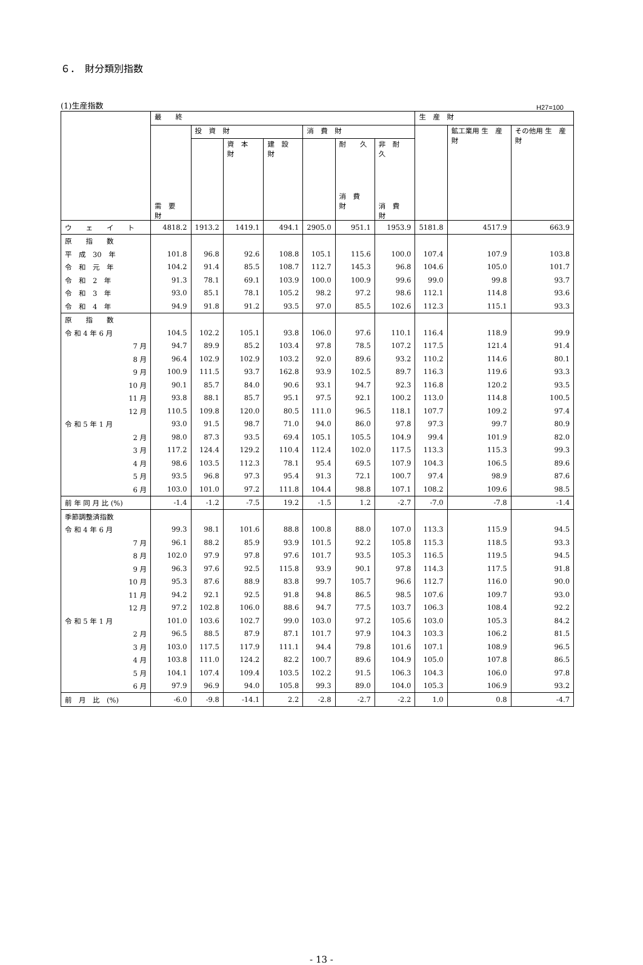６．　財分類別指数
(1)生産指数 H27=100
| | 最 終 | | | | | | | 生 産 財 | | |
| --- | --- | --- | --- | --- | --- | --- | --- | --- | --- | --- |
| | 需 要 財 | 投 資 財 | | | 消 費 財 | | | | 鉱工業用 生 産 財 | その他用 生 産 財 |
| | | | 資 本 財 | 建 設 財 | | 耐 久 消 費 財 | 非 耐 久 消 費 財 | | | |
| ウ ェ イ ト | 4818.2 | 1913.2 | 1419.1 | 494.1 | 2905.0 | 951.1 | 1953.9 | 5181.8 | 4517.9 | 663.9 |
| 原 指 数 | | | | | | | | | | |
| 平 成 30 年 | 101.8 | 96.8 | 92.6 | 108.8 | 105.1 | 115.6 | 100.0 | 107.4 | 107.9 | 103.8 |
| 令 和 元 年 | 104.2 | 91.4 | 85.5 | 108.7 | 112.7 | 145.3 | 96.8 | 104.6 | 105.0 | 101.7 |
| 令 和 2 年 | 91.3 | 78.1 | 69.1 | 103.9 | 100.0 | 100.9 | 99.6 | 99.0 | 99.8 | 93.7 |
| 令 和 3 年 | 93.0 | 85.1 | 78.1 | 105.2 | 98.2 | 97.2 | 98.6 | 112.1 | 114.8 | 93.6 |
| 令 和 4 年 | 94.9 | 91.8 | 91.2 | 93.5 | 97.0 | 85.5 | 102.6 | 112.3 | 115.1 | 93.3 |
| 原 指 数 | | | | | | | | | | |
| 令 和 4 年 6 月 | 104.5 | 102.2 | 105.1 | 93.8 | 106.0 | 97.6 | 110.1 | 116.4 | 118.9 | 99.9 |
| 7 月 | 94.7 | 89.9 | 85.2 | 103.4 | 97.8 | 78.5 | 107.2 | 117.5 | 121.4 | 91.4 |
| 8 月 | 96.4 | 102.9 | 102.9 | 103.2 | 92.0 | 89.6 | 93.2 | 110.2 | 114.6 | 80.1 |
| 9 月 | 100.9 | 111.5 | 93.7 | 162.8 | 93.9 | 102.5 | 89.7 | 116.3 | 119.6 | 93.3 |
| 10 月 | 90.1 | 85.7 | 84.0 | 90.6 | 93.1 | 94.7 | 92.3 | 116.8 | 120.2 | 93.5 |
| 11 月 | 93.8 | 88.1 | 85.7 | 95.1 | 97.5 | 92.1 | 100.2 | 113.0 | 114.8 | 100.5 |
| 12 月 | 110.5 | 109.8 | 120.0 | 80.5 | 111.0 | 96.5 | 118.1 | 107.7 | 109.2 | 97.4 |
| 令 和 5 年 1 月 | 93.0 | 91.5 | 98.7 | 71.0 | 94.0 | 86.0 | 97.8 | 97.3 | 99.7 | 80.9 |
| 2 月 | 98.0 | 87.3 | 93.5 | 69.4 | 105.1 | 105.5 | 104.9 | 99.4 | 101.9 | 82.0 |
| 3 月 | 117.2 | 124.4 | 129.2 | 110.4 | 112.4 | 102.0 | 117.5 | 113.3 | 115.3 | 99.3 |
| 4 月 | 98.6 | 103.5 | 112.3 | 78.1 | 95.4 | 69.5 | 107.9 | 104.3 | 106.5 | 89.6 |
| 5 月 | 93.5 | 96.8 | 97.3 | 95.4 | 91.3 | 72.1 | 100.7 | 97.4 | 98.9 | 87.6 |
| 6 月 | 103.0 | 101.0 | 97.2 | 111.8 | 104.4 | 98.8 | 107.1 | 108.2 | 109.6 | 98.5 |
| 前 年 同 月 比 (%) | -1.4 | -1.2 | -7.5 | 19.2 | -1.5 | 1.2 | -2.7 | -7.0 | -7.8 | -1.4 |
| 季節調整済指数 | | | | | | | | | | |
| 令 和 4 年 6 月 | 99.3 | 98.1 | 101.6 | 88.8 | 100.8 | 88.0 | 107.0 | 113.3 | 115.9 | 94.5 |
| 7 月 | 96.1 | 88.2 | 85.9 | 93.9 | 101.5 | 92.2 | 105.8 | 115.3 | 118.5 | 93.3 |
| 8 月 | 102.0 | 97.9 | 97.8 | 97.6 | 101.7 | 93.5 | 105.3 | 116.5 | 119.5 | 94.5 |
| 9 月 | 96.3 | 97.6 | 92.5 | 115.8 | 93.9 | 90.1 | 97.8 | 114.3 | 117.5 | 91.8 |
| 10 月 | 95.3 | 87.6 | 88.9 | 83.8 | 99.7 | 105.7 | 96.6 | 112.7 | 116.0 | 90.0 |
| 11 月 | 94.2 | 92.1 | 92.5 | 91.8 | 94.8 | 86.5 | 98.5 | 107.6 | 109.7 | 93.0 |
| 12 月 | 97.2 | 102.8 | 106.0 | 88.6 | 94.7 | 77.5 | 103.7 | 106.3 | 108.4 | 92.2 |
| 令 和 5 年 1 月 | 101.0 | 103.6 | 102.7 | 99.0 | 103.0 | 97.2 | 105.6 | 103.0 | 105.3 | 84.2 |
| 2 月 | 96.5 | 88.5 | 87.9 | 87.1 | 101.7 | 97.9 | 104.3 | 103.3 | 106.2 | 81.5 |
| 3 月 | 103.0 | 117.5 | 117.9 | 111.1 | 94.4 | 79.8 | 101.6 | 107.1 | 108.9 | 96.5 |
| 4 月 | 103.8 | 111.0 | 124.2 | 82.2 | 100.7 | 89.6 | 104.9 | 105.0 | 107.8 | 86.5 |
| 5 月 | 104.1 | 107.4 | 109.4 | 103.5 | 102.2 | 91.5 | 106.3 | 104.3 | 106.0 | 97.8 |
| 6 月 | 97.9 | 96.9 | 94.0 | 105.8 | 99.3 | 89.0 | 104.0 | 105.3 | 106.9 | 93.2 |
| 前 月 比 (%) | -6.0 | -9.8 | -14.1 | 2.2 | -2.8 | -2.7 | -2.2 | 1.0 | 0.8 | -4.7 |
- 13 -